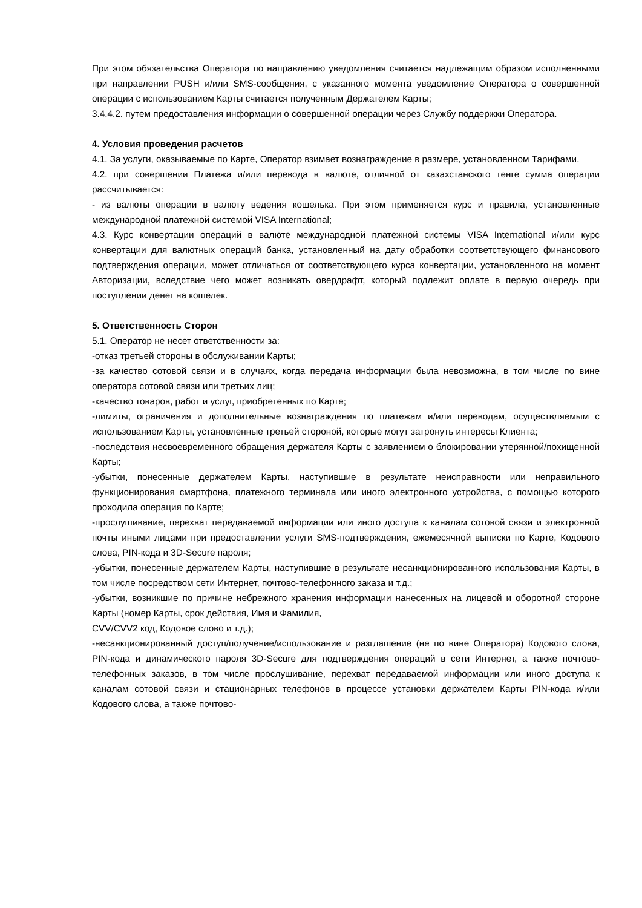При этом обязательства Оператора по направлению уведомления считается надлежащим образом исполненными при направлении PUSH и/или SMS-сообщения, с указанного момента уведомление Оператора о совершенной операции с использованием Карты считается полученным Держателем Карты;
3.4.4.2. путем предоставления информации о совершенной операции через Службу поддержки Оператора.
4. Условия проведения расчетов
4.1. За услуги, оказываемые по Карте, Оператор взимает вознаграждение в размере, установленном Тарифами.
4.2. при совершении Платежа и/или перевода в валюте, отличной от казахстанского тенге сумма операции рассчитывается:
- из валюты операции в валюту ведения кошелька. При этом применяется курс и правила, установленные международной платежной системой VISA International;
4.3. Курс конвертации операций в валюте международной платежной системы VISA International и/или курс конвертации для валютных операций банка, установленный на дату обработки соответствующего финансового подтверждения операции, может отличаться от соответствующего курса конвертации, установленного на момент Авторизации, вследствие чего может возникать овердрафт, который подлежит оплате в первую очередь при поступлении денег на кошелек.
5. Ответственность Сторон
5.1. Оператор не несет ответственности за:
-отказ третьей стороны в обслуживании Карты;
-за качество сотовой связи и в случаях, когда передача информации была невозможна, в том числе по вине оператора сотовой связи или третьих лиц;
-качество товаров, работ и услуг, приобретенных по Карте;
-лимиты, ограничения и дополнительные вознаграждения по платежам и/или переводам, осуществляемым с использованием Карты, установленные третьей стороной, которые могут затронуть интересы Клиента;
-последствия несвоевременного обращения держателя Карты с заявлением о блокировании утерянной/похищенной Карты;
-убытки, понесенные держателем Карты, наступившие в результате неисправности или неправильного функционирования смартфона, платежного терминала или иного электронного устройства, с помощью которого проходила операция по Карте;
-прослушивание, перехват передаваемой информации или иного доступа к каналам сотовой связи и электронной почты иными лицами при предоставлении услуги SMS-подтверждения, ежемесячной выписки по Карте, Кодового слова, PIN-кода и 3D-Secure пароля;
-убытки, понесенные держателем Карты, наступившие в результате несанкционированного использования Карты, в том числе посредством сети Интернет, почтово-телефонного заказа и т.д.;
-убытки, возникшие по причине небрежного хранения информации нанесенных на лицевой и оборотной стороне Карты (номер Карты, срок действия, Имя и Фамилия,
CVV/CVV2 код, Кодовое слово и т.д.);
-несанкционированный доступ/получение/использование и разглашение (не по вине Оператора) Кодового слова, PIN-кода и динамического пароля 3D-Secure для подтверждения операций в сети Интернет, а также почтово-телефонных заказов, в том числе прослушивание, перехват передаваемой информации или иного доступа к каналам сотовой связи и стационарных телефонов в процессе установки держателем Карты PIN-кода и/или Кодового слова, а также почтово-